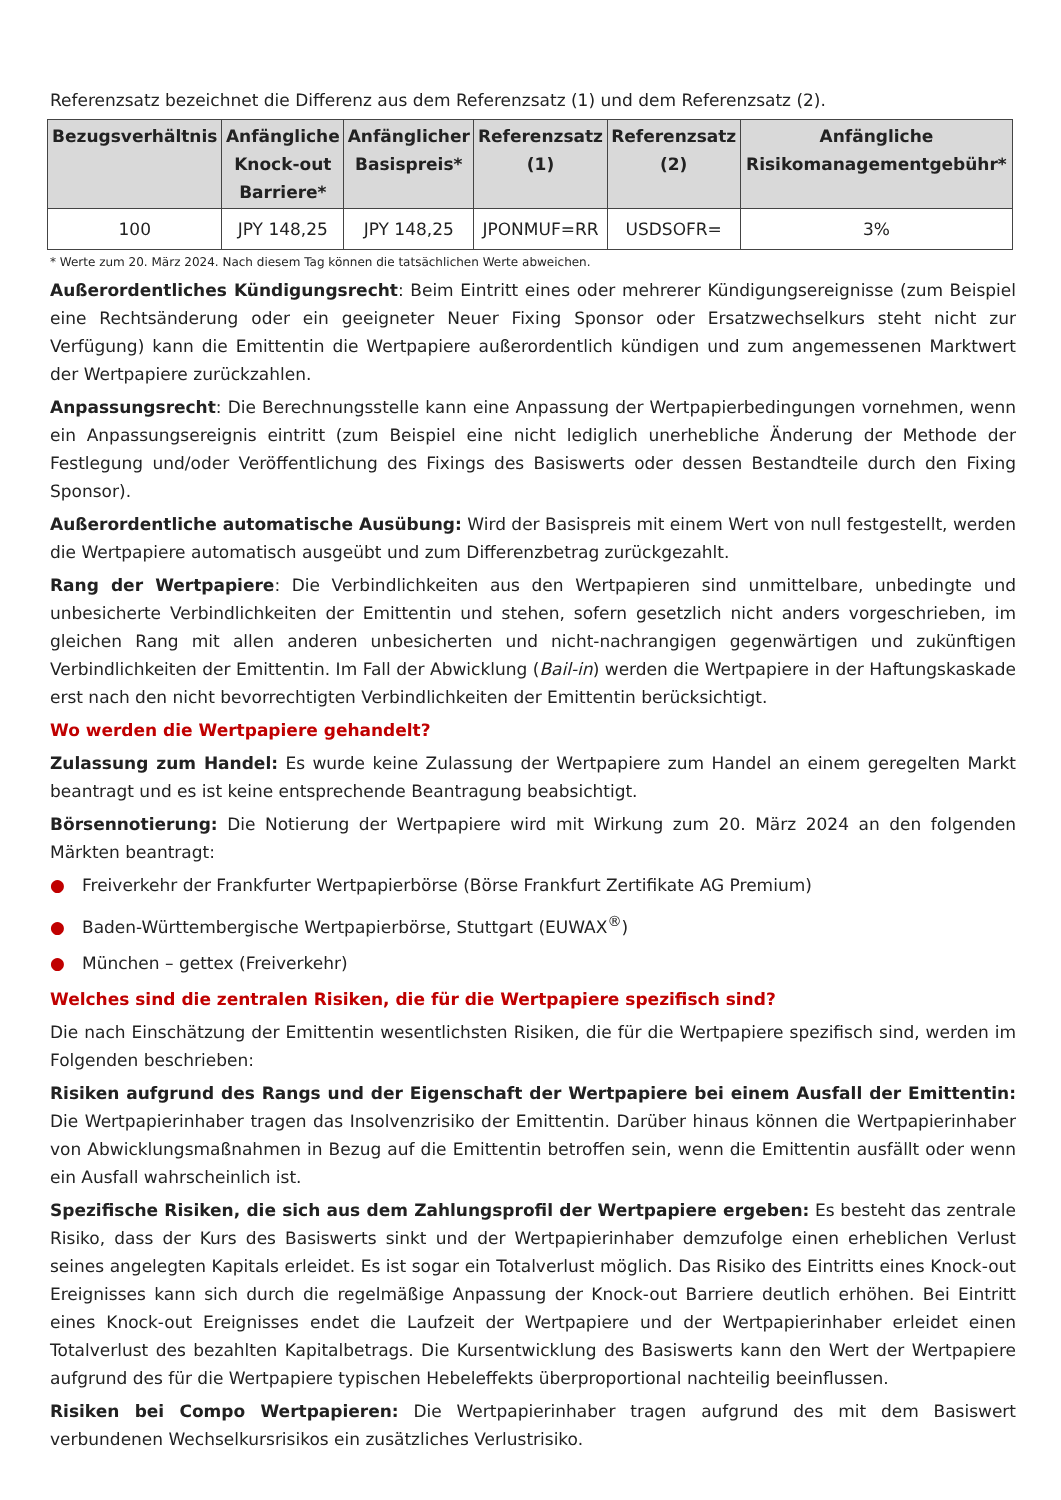Referenzsatz bezeichnet die Differenz aus dem Referenzsatz (1) und dem Referenzsatz (2).
| Bezugsverhältnis | Anfängliche Knock-out Barriere* | Anfänglicher Basispreis* | Referenzsatz (1) | Referenzsatz (2) | Anfängliche Risikomanagementgebühr* |
| --- | --- | --- | --- | --- | --- |
| 100 | JPY 148,25 | JPY 148,25 | JPONMUF=RR | USDSOFR= | 3% |
* Werte zum 20. März 2024. Nach diesem Tag können die tatsächlichen Werte abweichen.
Außerordentliches Kündigungsrecht: Beim Eintritt eines oder mehrerer Kündigungsereignisse (zum Beispiel eine Rechtsänderung oder ein geeigneter Neuer Fixing Sponsor oder Ersatzwechselkurs steht nicht zur Verfügung) kann die Emittentin die Wertpapiere außerordentlich kündigen und zum angemessenen Marktwert der Wertpapiere zurückzahlen.
Anpassungsrecht: Die Berechnungsstelle kann eine Anpassung der Wertpapierbedingungen vornehmen, wenn ein Anpassungsereignis eintritt (zum Beispiel eine nicht lediglich unerhebliche Änderung der Methode der Festlegung und/oder Veröffentlichung des Fixings des Basiswerts oder dessen Bestandteile durch den Fixing Sponsor).
Außerordentliche automatische Ausübung: Wird der Basispreis mit einem Wert von null festgestellt, werden die Wertpapiere automatisch ausgeübt und zum Differenzbetrag zurückgezahlt.
Rang der Wertpapiere: Die Verbindlichkeiten aus den Wertpapieren sind unmittelbare, unbedingte und unbesicherte Verbindlichkeiten der Emittentin und stehen, sofern gesetzlich nicht anders vorgeschrieben, im gleichen Rang mit allen anderen unbesicherten und nicht-nachrangigen gegenwärtigen und zukünftigen Verbindlichkeiten der Emittentin. Im Fall der Abwicklung (Bail-in) werden die Wertpapiere in der Haftungskaskade erst nach den nicht bevorrechtigten Verbindlichkeiten der Emittentin berücksichtigt.
Wo werden die Wertpapiere gehandelt?
Zulassung zum Handel: Es wurde keine Zulassung der Wertpapiere zum Handel an einem geregelten Markt beantragt und es ist keine entsprechende Beantragung beabsichtigt.
Börsennotierung: Die Notierung der Wertpapiere wird mit Wirkung zum 20. März 2024 an den folgenden Märkten beantragt:
● Freiverkehr der Frankfurter Wertpapierbörse (Börse Frankfurt Zertifikate AG Premium)
● Baden-Württembergische Wertpapierbörse, Stuttgart (EUWAX<sup>®</sup>)
● München – gettex (Freiverkehr)
Welches sind die zentralen Risiken, die für die Wertpapiere spezifisch sind?
Die nach Einschätzung der Emittentin wesentlichsten Risiken, die für die Wertpapiere spezifisch sind, werden im Folgenden beschrieben:
Risiken aufgrund des Rangs und der Eigenschaft der Wertpapiere bei einem Ausfall der Emittentin: Die Wertpapierinhaber tragen das Insolvenzrisiko der Emittentin. Darüber hinaus können die Wertpapierinhaber von Abwicklungsmaßnahmen in Bezug auf die Emittentin betroffen sein, wenn die Emittentin ausfällt oder wenn ein Ausfall wahrscheinlich ist.
Spezifische Risiken, die sich aus dem Zahlungsprofil der Wertpapiere ergeben: Es besteht das zentrale Risiko, dass der Kurs des Basiswerts sinkt und der Wertpapierinhaber demzufolge einen erheblichen Verlust seines angelegten Kapitals erleidet. Es ist sogar ein Totalverlust möglich. Das Risiko des Eintritts eines Knock-out Ereignisses kann sich durch die regelmäßige Anpassung der Knock-out Barriere deutlich erhöhen. Bei Eintritt eines Knock-out Ereignisses endet die Laufzeit der Wertpapiere und der Wertpapierinhaber erleidet einen Totalverlust des bezahlten Kapitalbetrags. Die Kursentwicklung des Basiswerts kann den Wert der Wertpapiere aufgrund des für die Wertpapiere typischen Hebeleffekts überproportional nachteilig beeinflussen.
Risiken bei Compo Wertpapieren: Die Wertpapierinhaber tragen aufgrund des mit dem Basiswert verbundenen Wechselkursrisikos ein zusätzliches Verlustrisiko.